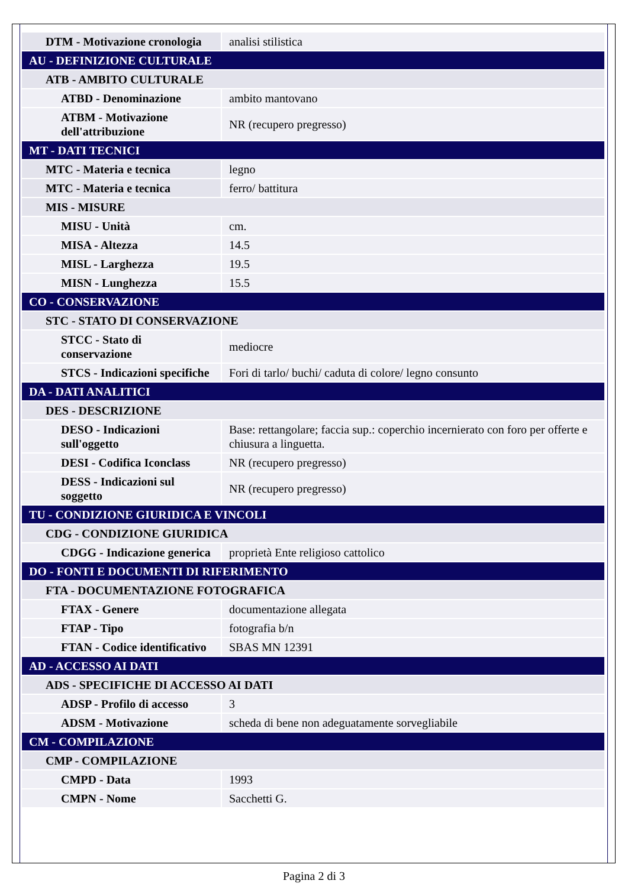| DTM - Motivazione cronologia | analisi stilistica |
| AU - DEFINIZIONE CULTURALE | |
| ATB - AMBITO CULTURALE | |
| ATBD - Denominazione | ambito mantovano |
| ATBM - Motivazione dell'attribuzione | NR (recupero pregresso) |
| MT - DATI TECNICI | |
| MTC - Materia e tecnica | legno |
| MTC - Materia e tecnica | ferro/ battitura |
| MIS - MISURE | |
| MISU - Unità | cm. |
| MISA - Altezza | 14.5 |
| MISL - Larghezza | 19.5 |
| MISN - Lunghezza | 15.5 |
| CO - CONSERVAZIONE | |
| STC - STATO DI CONSERVAZIONE | |
| STCC - Stato di conservazione | mediocre |
| STCS - Indicazioni specifiche | Fori di tarlo/ buchi/ caduta di colore/ legno consunto |
| DA - DATI ANALITICI | |
| DES - DESCRIZIONE | |
| DESO - Indicazioni sull'oggetto | Base: rettangolare; faccia sup.: coperchio incernierato con foro per offerte e chiusura a linguetta. |
| DESI - Codifica Iconclass | NR (recupero pregresso) |
| DESS - Indicazioni sul soggetto | NR (recupero pregresso) |
| TU - CONDIZIONE GIURIDICA E VINCOLI | |
| CDG - CONDIZIONE GIURIDICA | |
| CDGG - Indicazione generica | proprietà Ente religioso cattolico |
| DO - FONTI E DOCUMENTI DI RIFERIMENTO | |
| FTA - DOCUMENTAZIONE FOTOGRAFICA | |
| FTAX - Genere | documentazione allegata |
| FTAP - Tipo | fotografia b/n |
| FTAN - Codice identificativo | SBAS MN 12391 |
| AD - ACCESSO AI DATI | |
| ADS - SPECIFICHE DI ACCESSO AI DATI | |
| ADSP - Profilo di accesso | 3 |
| ADSM - Motivazione | scheda di bene non adeguatamente sorvegliabile |
| CM - COMPILAZIONE | |
| CMP - COMPILAZIONE | |
| CMPD - Data | 1993 |
| CMPN - Nome | Sacchetti G. |
Pagina 2 di 3